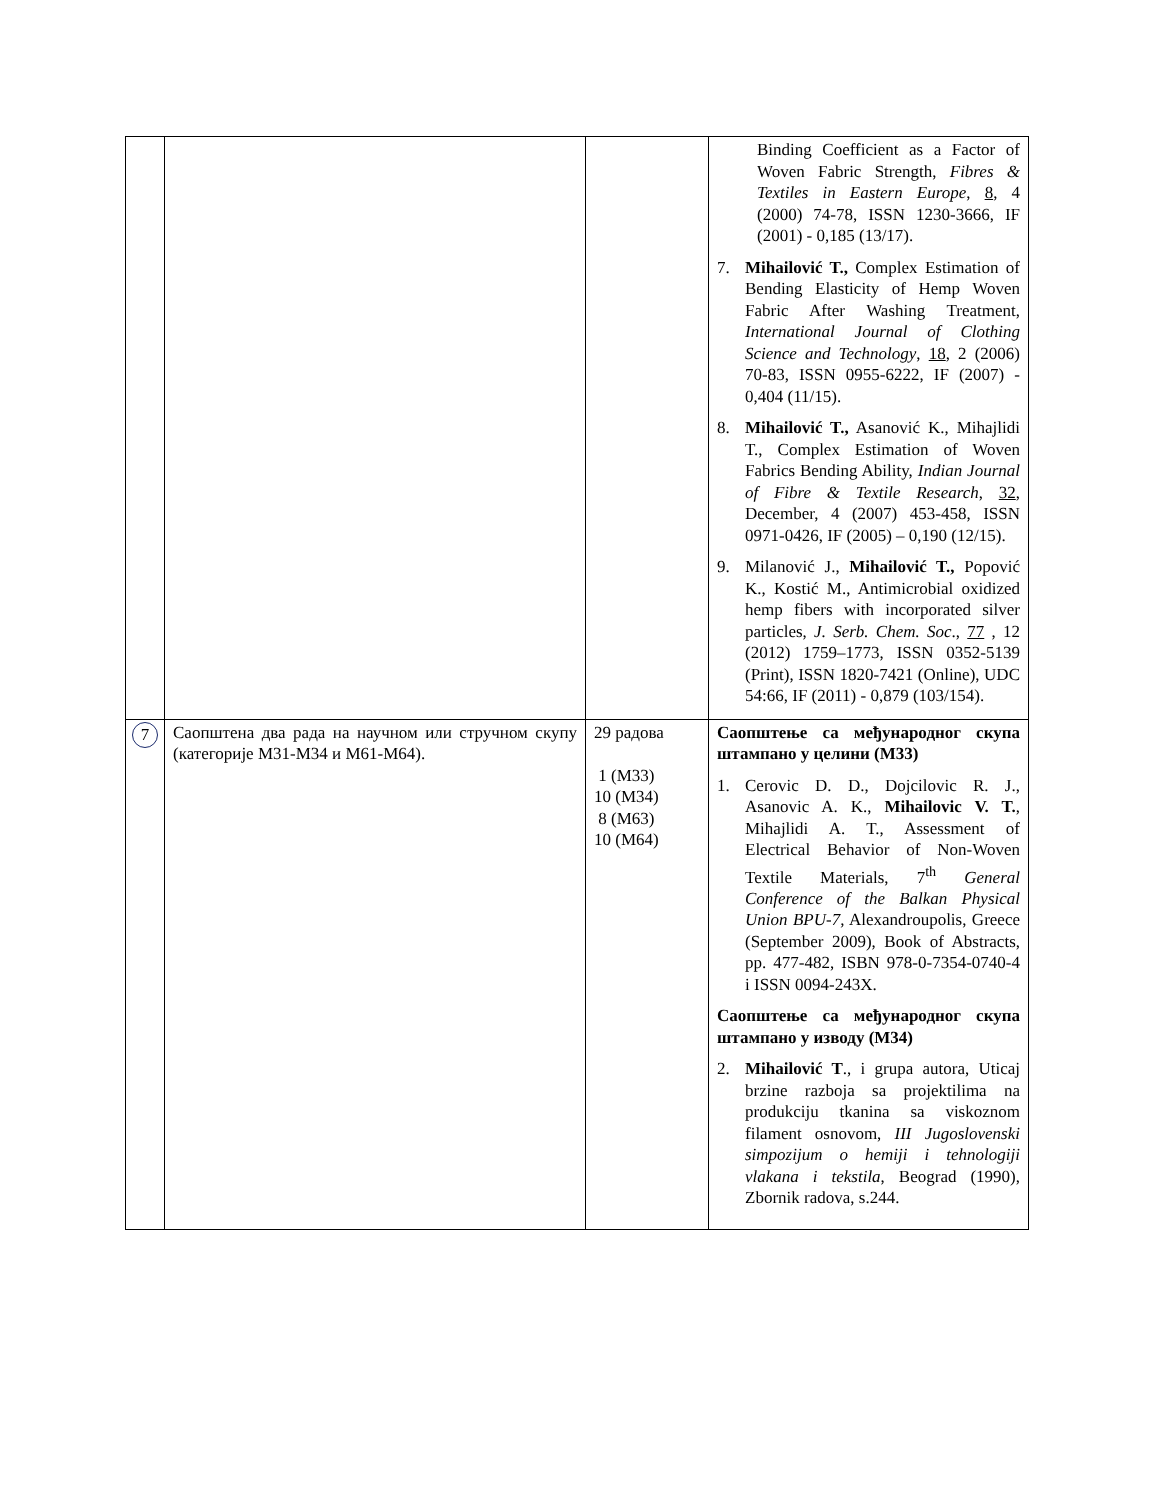| | | | Binding Coefficient as a Factor of Woven Fabric Strength, Fibres & Textiles in Eastern Europe , 8 , 4 (2000) 74-78, ISSN 1230-3666, IF (2001) - 0,185 (13/17). 7. Mihailović T., Complex Estimation of Bending Elasticity of Hemp Woven Fabric After Washing Treatment, International Journal of Clothing Science and Technology , 18 , 2 (2006) 70-83, ISSN 0955-6222, IF (2007) - 0,404 (11/15). 8. Mihailović T., Asanović K., Mihajlidi T., Complex Estimation of Woven Fabrics Bending Ability, Indian Journal of Fibre & Textile Research , 32 , December, 4 (2007) 453-458, ISSN 0971-0426, IF (2005) – 0,190 (12/15). 9. Milanović J., Mihailović T., Popović K., Kostić M., Antimicrobial oxidized hemp fibers with incorporated silver particles, J. Serb. Chem. Soc ., 77 , 12 (2012) 1759–1773, ISSN 0352-5139 (Print), ISSN 1820-7421 (Online), UDC 54:66, IF (2011) - 0,879 (103/154). |
| 7 | Саопштена два рада на научном или стручном скупу (категорије М31-М34 и М61-М64). | 29 радова 1 (M33) 10 (M34) 8 (M63) 10 (M64) | Саопштење са међународног скупа штампано у целини (М33) 1. Cerovic D. D., Dojcilovic R. J., Asanovic A. K., Mihailovic V. T. , Mihajlidi A. T., Assessment of Electrical Behavior of Non-Woven Textile Materials, 7<sup>th</sup> General Conference of the Balkan Physical Union BPU-7, Alexandroupolis, Greece (September 2009), Book of Abstracts, pp. 477-482, ISBN 978-0-7354-0740-4 i ISSN 0094-243X. Саопштење са међународног скупа штампано у изводу (М34) 2. Mihailović T ., i grupa autora, Uticaj brzine razboja sa projektilima na produkciju tkanina sa viskoznom filament osnovom, III Jugoslovenski simpozijum o hemiji i tehnologiji vlakana i tekstila , Beograd (1990), Zbornik radova, s.244. |